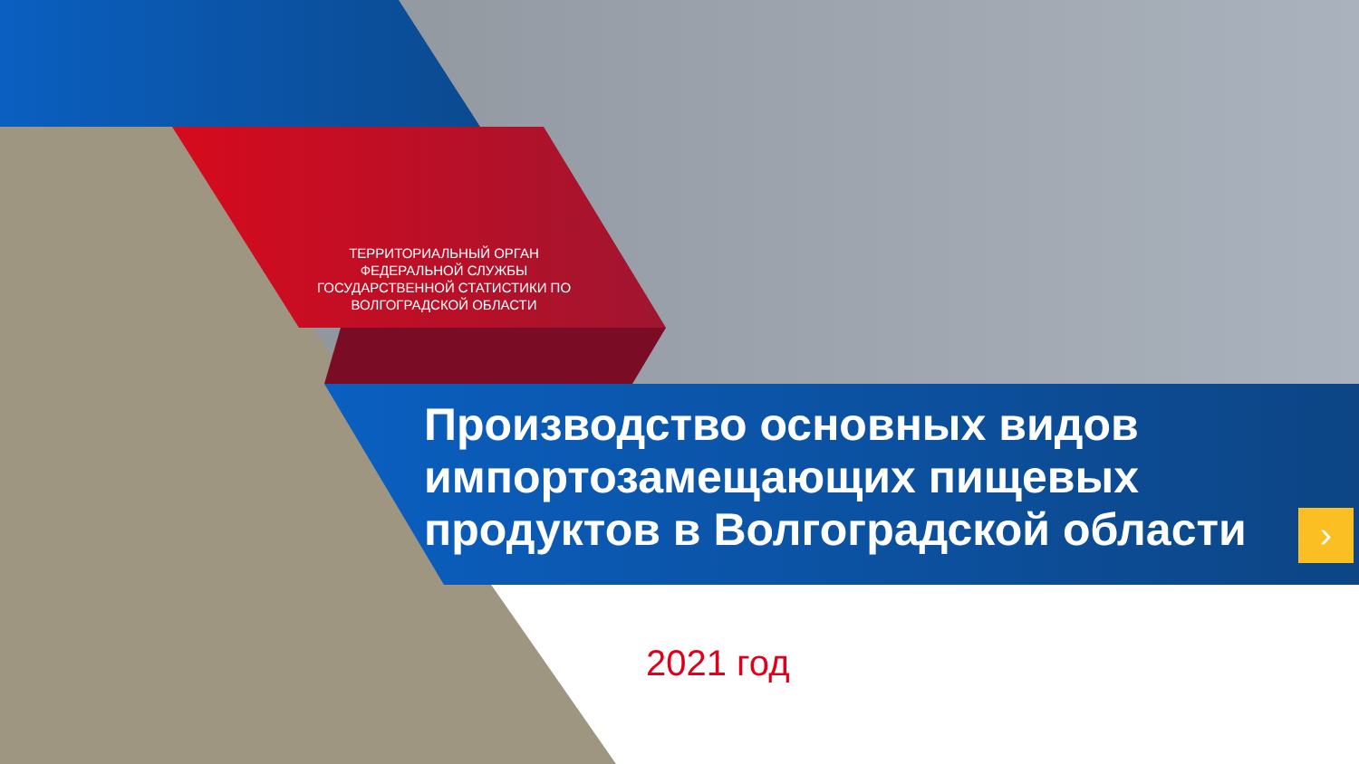›
ТЕРРИТОРИАЛЬНЫЙ ОРГАН ФЕДЕРАЛЬНОЙ СЛУЖБЫ ГОСУДАРСТВЕННОЙ СТАТИСТИКИ ПО ВОЛГОГРАДСКОЙ ОБЛАСТИ
Производство основных видов импортозамещающих пищевых продуктов в Волгоградской области
2021 год